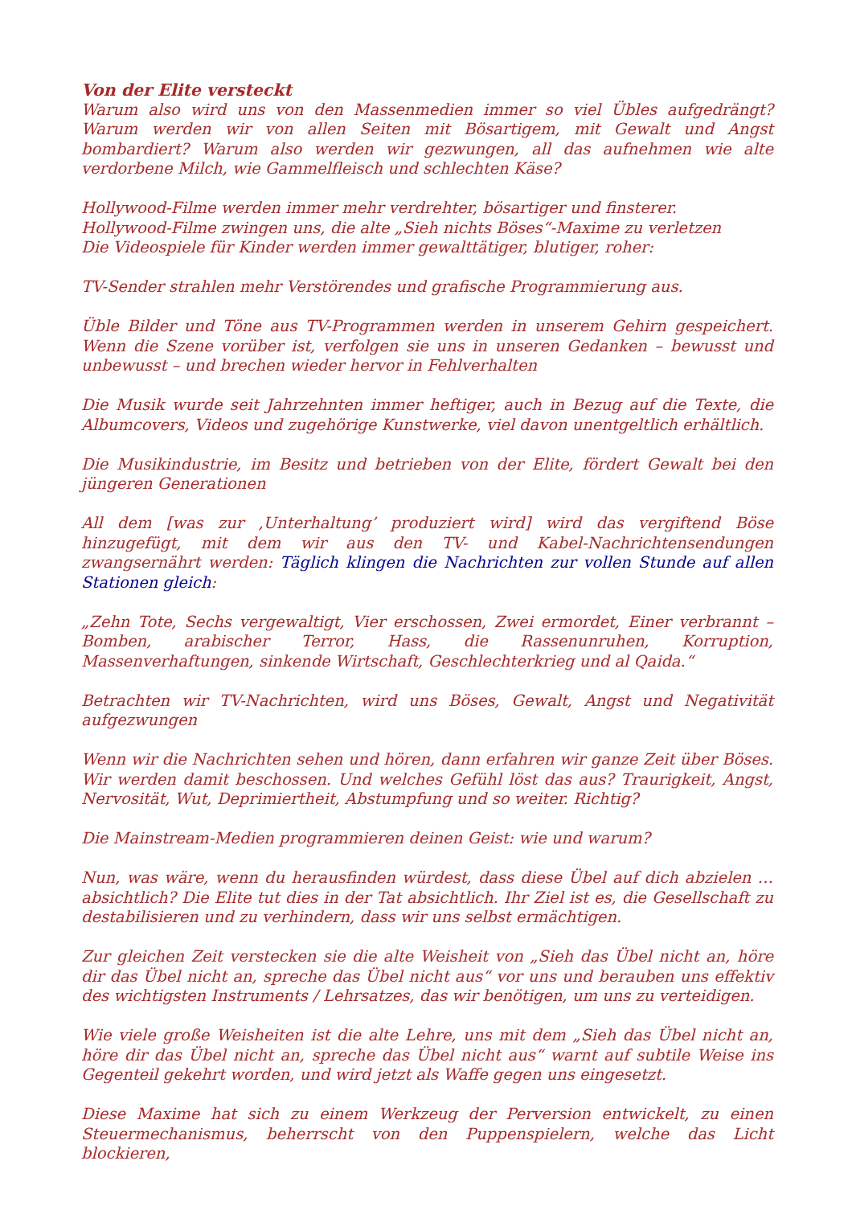Von der Elite versteckt
Warum also wird uns von den Massenmedien immer so viel Übles aufgedrängt? Warum werden wir von allen Seiten mit Bösartigem, mit Gewalt und Angst bombardiert? Warum also werden wir gezwungen, all das aufnehmen wie alte verdorbene Milch, wie Gammelfleisch und schlechten Käse?
Hollywood-Filme werden immer mehr verdrehter, bösartiger und finsterer.
Hollywood-Filme zwingen uns, die alte „Sieh nichts Böses“-Maxime zu verletzen
Die Videospiele für Kinder werden immer gewalttätiger, blutiger, roher:
TV-Sender strahlen mehr Verstörendes und grafische Programmierung aus.
Üble Bilder und Töne aus TV-Programmen werden in unserem Gehirn gespeichert. Wenn die Szene vorüber ist, verfolgen sie uns in unseren Gedanken – bewusst und unbewusst – und brechen wieder hervor in Fehlverhalten
Die Musik wurde seit Jahrzehnten immer heftiger, auch in Bezug auf die Texte, die Albumcovers, Videos und zugehörige Kunstwerke, viel davon unentgeltlich erhältlich.
Die Musikindustrie, im Besitz und betrieben von der Elite, fördert Gewalt bei den jüngeren Generationen
All dem [was zur ‚Unterhaltung’ produziert wird] wird das vergiftend Böse hinzugefügt, mit dem wir aus den TV- und Kabel-Nachrichtensendungen zwangsernährt werden: Täglich klingen die Nachrichten zur vollen Stunde auf allen Stationen gleich:
„Zehn Tote, Sechs vergewaltigt, Vier erschossen, Zwei ermordet, Einer verbrannt – Bomben, arabischer Terror, Hass, die Rassenunruhen, Korruption, Massenverhaftungen, sinkende Wirtschaft, Geschlechterkrieg und al Qaida.“
Betrachten wir TV-Nachrichten, wird uns Böses, Gewalt, Angst und Negativität aufgezwungen
Wenn wir die Nachrichten sehen und hören, dann erfahren wir ganze Zeit über Böses. Wir werden damit beschossen. Und welches Gefühl löst das aus? Traurigkeit, Angst, Nervosität, Wut, Deprimiertheit, Abstumpfung und so weiter. Richtig?
Die Mainstream-Medien programmieren deinen Geist: wie und warum?
Nun, was wäre, wenn du herausfinden würdest, dass diese Übel auf dich abzielen … absichtlich? Die Elite tut dies in der Tat absichtlich. Ihr Ziel ist es, die Gesellschaft zu destabilisieren und zu verhindern, dass wir uns selbst ermächtigen.
Zur gleichen Zeit verstecken sie die alte Weisheit von „Sieh das Übel nicht an, höre dir das Übel nicht an, spreche das Übel nicht aus“ vor uns und berauben uns effektiv des wichtigsten Instruments / Lehrsatzes, das wir benötigen, um uns zu verteidigen.
Wie viele große Weisheiten ist die alte Lehre, uns mit dem „Sieh das Übel nicht an, höre dir das Übel nicht an, spreche das Übel nicht aus“ warnt auf subtile Weise ins Gegenteil gekehrt worden, und wird jetzt als Waffe gegen uns eingesetzt.
Diese Maxime hat sich zu einem Werkzeug der Perversion entwickelt, zu einen Steuermechanismus, beherrscht von den Puppenspielern, welche das Licht blockieren,